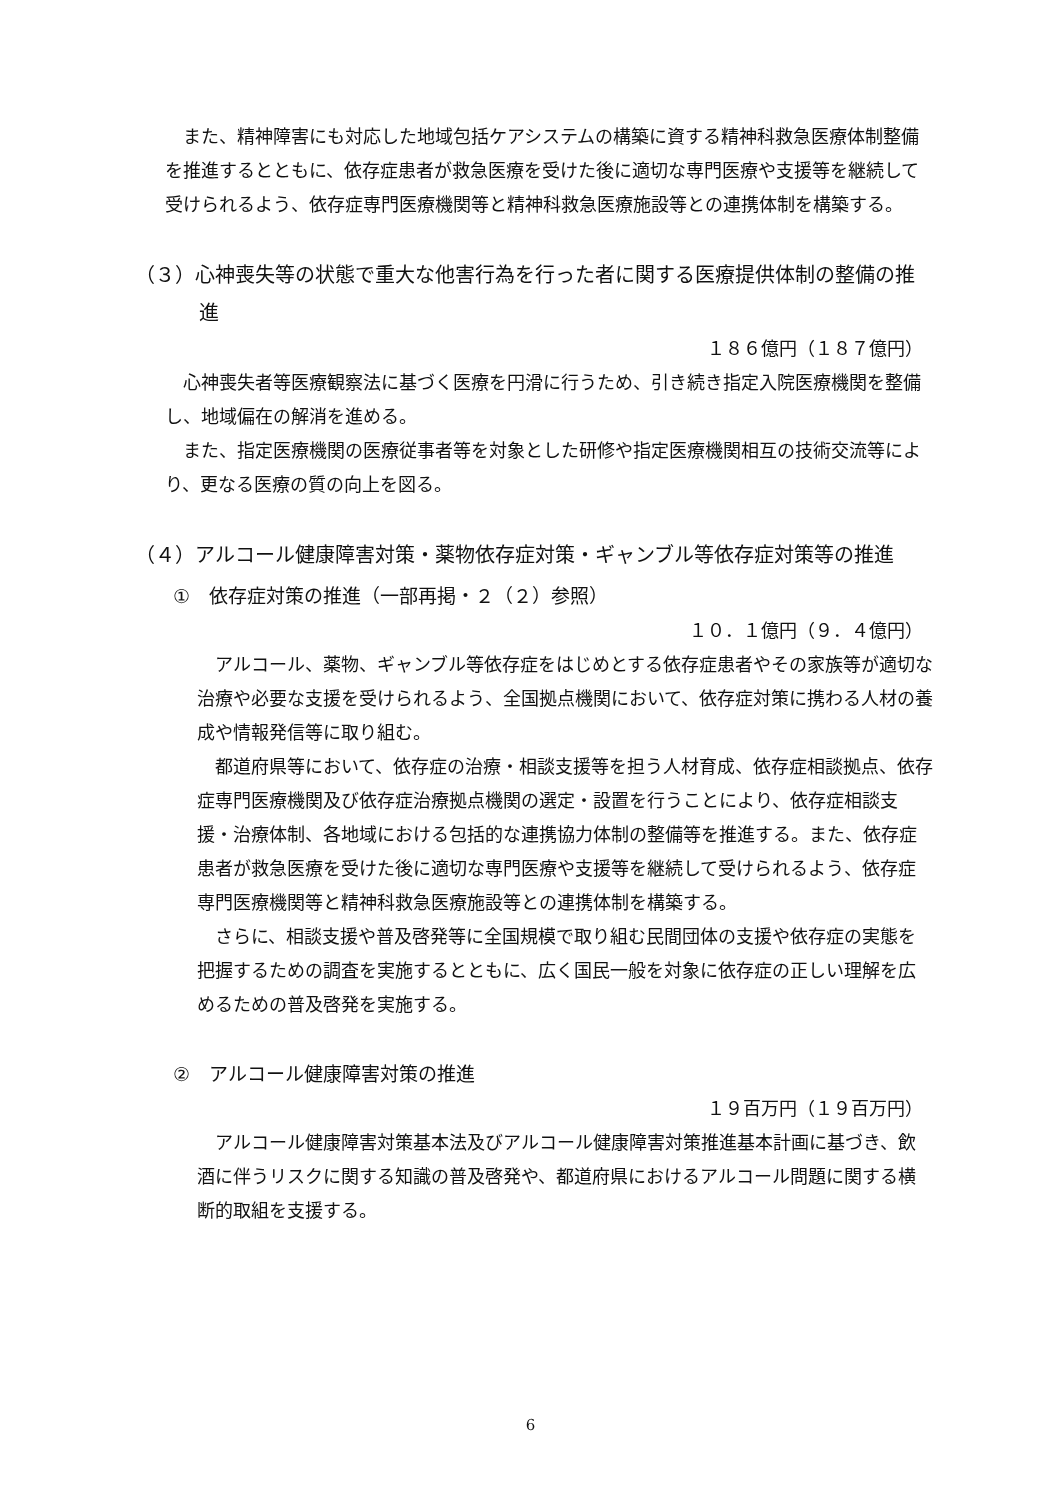また、精神障害にも対応した地域包括ケアシステムの構築に資する精神科救急医療体制整備を推進するとともに、依存症患者が救急医療を受けた後に適切な専門医療や支援等を継続して受けられるよう、依存症専門医療機関等と精神科救急医療施設等との連携体制を構築する。
（３）心神喪失等の状態で重大な他害行為を行った者に関する医療提供体制の整備の推進
１８６億円（１８７億円）
心神喪失者等医療観察法に基づく医療を円滑に行うため、引き続き指定入院医療機関を整備し、地域偏在の解消を進める。
また、指定医療機関の医療従事者等を対象とした研修や指定医療機関相互の技術交流等により、更なる医療の質の向上を図る。
（４）アルコール健康障害対策・薬物依存症対策・ギャンブル等依存症対策等の推進
①　依存症対策の推進（一部再掲・２（２）参照）
１０．１億円（９．４億円）
アルコール、薬物、ギャンブル等依存症をはじめとする依存症患者やその家族等が適切な治療や必要な支援を受けられるよう、全国拠点機関において、依存症対策に携わる人材の養成や情報発信等に取り組む。
都道府県等において、依存症の治療・相談支援等を担う人材育成、依存症相談拠点、依存症専門医療機関及び依存症治療拠点機関の選定・設置を行うことにより、依存症相談支援・治療体制、各地域における包括的な連携協力体制の整備等を推進する。また、依存症患者が救急医療を受けた後に適切な専門医療や支援等を継続して受けられるよう、依存症専門医療機関等と精神科救急医療施設等との連携体制を構築する。
さらに、相談支援や普及啓発等に全国規模で取り組む民間団体の支援や依存症の実態を把握するための調査を実施するとともに、広く国民一般を対象に依存症の正しい理解を広めるための普及啓発を実施する。
②　アルコール健康障害対策の推進
１９百万円（１９百万円）
アルコール健康障害対策基本法及びアルコール健康障害対策推進基本計画に基づき、飲酒に伴うリスクに関する知識の普及啓発や、都道府県におけるアルコール問題に関する横断的取組を支援する。
6